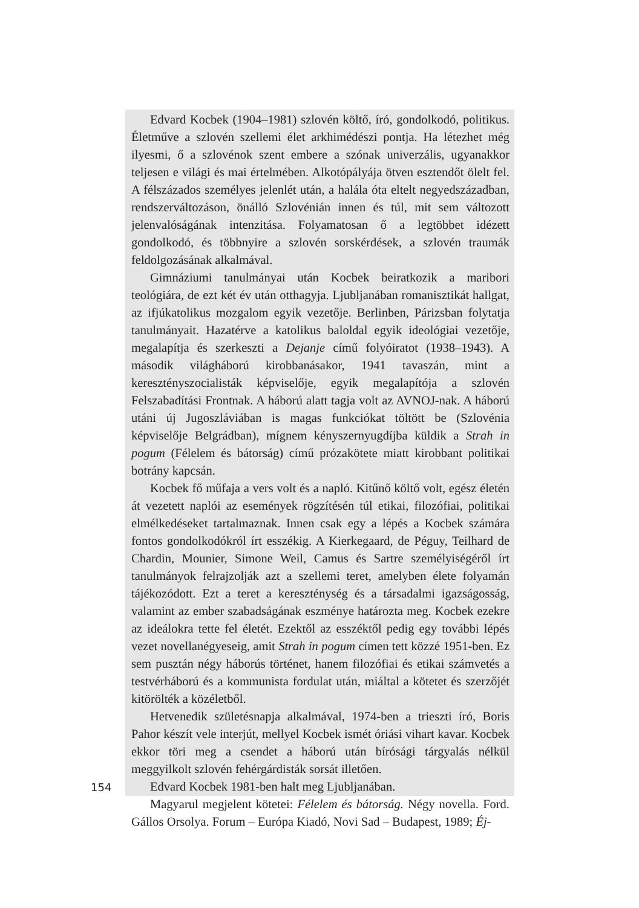Edvard Kocbek (1904–1981) szlovén költő, író, gondolkodó, politikus. Életműve a szlovén szellemi élet arkhimédészi pontja. Ha létezhet még ilyesmi, ő a szlovénok szent embere a szónak univerzális, ugyanakkor teljesen e világi és mai értelmében. Alkotópályája ötven esztendőt ölelt fel. A félszázados személyes jelenlét után, a halála óta eltelt negyedszázadban, rendszerváltozáson, önálló Szlovénián innen és túl, mit sem változott jelenvalóságának intenzitása. Folyamatosan ő a legtöbbet idézett gondolkodó, és többnyire a szlovén sorskérdések, a szlovén traumák feldolgozásának alkalmával.
Gimnáziumi tanulmányai után Kocbek beiratkozik a maribori teológiára, de ezt két év után otthagyja. Ljubljanában romanisztikát hallgat, az ifjúkatolikus mozgalom egyik vezetője. Berlinben, Párizsban folytatja tanulmányait. Hazatérve a katolikus baloldal egyik ideológiai vezetője, megalapítja és szerkeszti a Dejanje című folyóiratot (1938–1943). A második világháború kirobbanásakor, 1941 tavaszán, mint a keresztényszocialisták képviselője, egyik megalapítója a szlovén Felszabadítási Frontnak. A háború alatt tagja volt az AVNOJ-nak. A háború utáni új Jugoszláviában is magas funkciókat töltött be (Szlovénia képviselője Belgrádban), mígnem kényszernyugdíjba küldik a Strah in pogum (Félelem és bátorság) című prózakötete miatt kirobbant politikai botrány kapcsán.
Kocbek fő műfaja a vers volt és a napló. Kitűnő költő volt, egész életén át vezetett naplói az események rögzítésén túl etikai, filozófiai, politikai elmélkedéseket tartalmaznak. Innen csak egy a lépés a Kocbek számára fontos gondolkodókról írt esszékig. A Kierkegaard, de Péguy, Teilhard de Chardin, Mounier, Simone Weil, Camus és Sartre személyiségéről írt tanulmányok felrajzolják azt a szellemi teret, amelyben élete folyamán tájékozódott. Ezt a teret a kereszténység és a társadalmi igazságosság, valamint az ember szabadságának eszménye határozta meg. Kocbek ezekre az ideálokra tette fel életét. Ezektől az esszéktől pedig egy további lépés vezet novellanégyeseig, amit Strah in pogum címen tett közzé 1951-ben. Ez sem pusztán négy háborús történet, hanem filozófiai és etikai számvetés a testvérháború és a kommunista fordulat után, miáltal a kötetet és szerzőjét kitörölték a közéletből.
Hetvenedik születésnapja alkalmával, 1974-ben a trieszti író, Boris Pahor készít vele interjút, mellyel Kocbek ismét óriási vihart kavar. Kocbek ekkor töri meg a csendet a háború után bírósági tárgyalás nélkül meggyilkolt szlovén fehérgárdisták sorsát illetően.
Edvard Kocbek 1981-ben halt meg Ljubljanában.
Magyarul megjelent kötetei: Félelem és bátorság. Négy novella. Ford. Gállos Orsolya. Forum – Európa Kiadó, Novi Sad – Budapest, 1989; Éj-
154